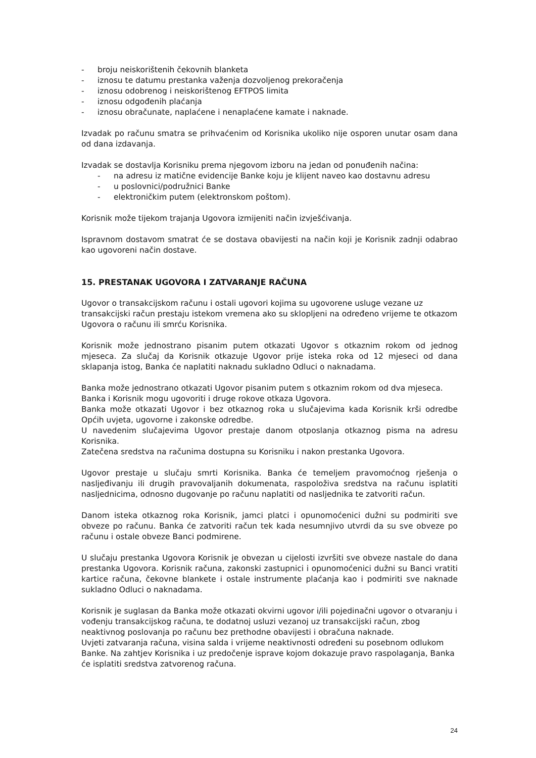- broju neiskorištenih čekovnih blanketa
- iznosu te datumu prestanka važenja dozvoljenog prekoračenja
- iznosu odobrenog i neiskorištenog EFTPOS limita
- iznosu odgođenih plaćanja
- iznosu obračunate, naplaćene i nenaplaćene kamate i naknade.
Izvadak po računu smatra se prihvaćenim od Korisnika ukoliko nije osporen unutar osam dana od dana izdavanja.
Izvadak se dostavlja Korisniku prema njegovom izboru na jedan od ponuđenih načina:
- na adresu iz matične evidencije Banke koju je klijent naveo kao dostavnu adresu
- u poslovnici/podružnici Banke
- elektroničkim putem (elektronskom poštom).
Korisnik može tijekom trajanja Ugovora izmijeniti način izvješćivanja.
Ispravnom dostavom smatrat će se dostava obavijesti na način koji je Korisnik zadnji odabrao kao ugovoreni način dostave.
15. PRESTANAK UGOVORA I ZATVARANJE RAČUNA
Ugovor o transakcijskom računu i ostali ugovori kojima su ugovorene usluge vezane uz transakcijski račun prestaju istekom vremena ako su sklopljeni na određeno vrijeme te otkazom Ugovora o računu ili smrću Korisnika.
Korisnik može jednostrano pisanim putem otkazati Ugovor s otkaznim rokom od jednog mjeseca. Za slučaj da Korisnik otkazuje Ugovor prije isteka roka od 12 mjeseci od dana sklapanja istog, Banka će naplatiti naknadu sukladno Odluci o naknadama.
Banka može jednostrano otkazati Ugovor pisanim putem s otkaznim rokom od dva mjeseca.
Banka i Korisnik mogu ugovoriti i druge rokove otkaza Ugovora.
Banka može otkazati Ugovor i bez otkaznog roka u slučajevima kada Korisnik krši odredbe Općih uvjeta, ugovorne i zakonske odredbe.
U navedenim slučajevima Ugovor prestaje danom otposlanja otkaznog pisma na adresu Korisnika.
Zatečena sredstva na računima dostupna su Korisniku i nakon prestanka Ugovora.
Ugovor prestaje u slučaju smrti Korisnika. Banka će temeljem pravomoćnog rješenja o nasljeđivanju ili drugih pravovaljanih dokumenata, raspoloživa sredstva na računu isplatiti nasljednicima, odnosno dugovanje po računu naplatiti od nasljednika te zatvoriti račun.
Danom isteka otkaznog roka Korisnik, jamci platci i opunomoćenici dužni su podmiriti sve obveze po računu. Banka će zatvoriti račun tek kada nesumnjivo utvrdi da su sve obveze po računu i ostale obveze Banci podmirene.
U slučaju prestanka Ugovora Korisnik je obvezan u cijelosti izvršiti sve obveze nastale do dana prestanka Ugovora. Korisnik računa, zakonski zastupnici i opunomoćenici dužni su Banci vratiti kartice računa, čekovne blankete i ostale instrumente plaćanja kao i podmiriti sve naknade sukladno Odluci o naknadama.
Korisnik je suglasan da Banka može otkazati okvirni ugovor i/ili pojedinačni ugovor o otvaranju i vođenju transakcijskog računa, te dodatnoj usluzi vezanoj uz transakcijski račun, zbog neaktivnog poslovanja po računu bez prethodne obavijesti i obračuna naknade.
Uvjeti zatvaranja računa, visina salda i vrijeme neaktivnosti određeni su posebnom odlukom Banke. Na zahtjev Korisnika i uz predočenje isprave kojom dokazuje pravo raspolaganja, Banka će isplatiti sredstva zatvorenog računa.
24